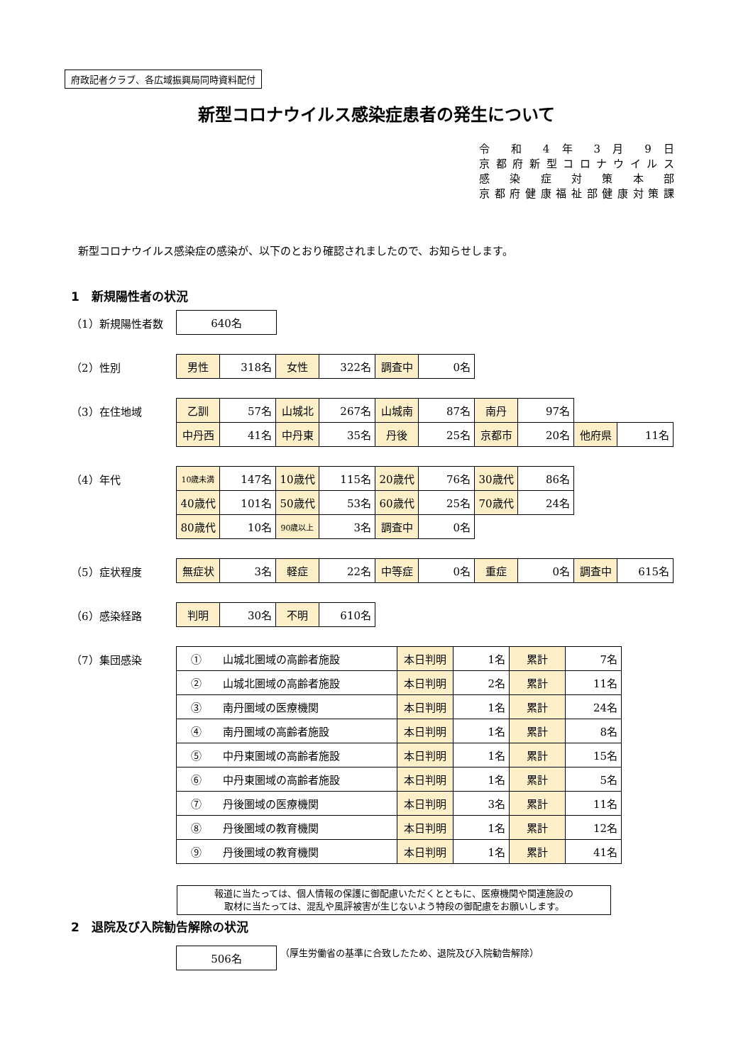府政記者クラブ、各広域振興局同時資料配付
新型コロナウイルス感染症患者の発生について
令 和 4 年 3 月 9 日
京都府新型コロナウイルス
感 染 症 対 策 本 部
京都府健康福祉部健康対策課
新型コロナウイルス感染症の感染が、以下のとおり確認されましたので、お知らせします。
1　新規陽性者の状況
（1）新規陽性者数
| 640名 |
（2）性別
| 男性 | 318名 | 女性 | 322名 | 調査中 | 0名 |
（3）在住地域
| 乙訓 | 57名 | 山城北 | 267名 | 山城南 | 87名 | 南丹 | 97名 | | |
| 中丹西 | 41名 | 中丹東 | 35名 | 丹後 | 25名 | 京都市 | 20名 | 他府県 | 11名 |
（4）年代
| 10歳未満 | 147名 | 10歳代 | 115名 | 20歳代 | 76名 | 30歳代 | 86名 |
| 40歳代 | 101名 | 50歳代 | 53名 | 60歳代 | 25名 | 70歳代 | 24名 |
| 80歳代 | 10名 | 90歳以上 | 3名 | 調査中 | 0名 | | |
（5）症状程度
| 無症状 | 3名 | 軽症 | 22名 | 中等症 | 0名 | 重症 | 0名 | 調査中 | 615名 |
（6）感染経路
| 判明 | 30名 | 不明 | 610名 |
（7）集団感染
| ① 山城北圏域の高齢者施設 | 本日判明 | 1名 | 累計 | 7名 |
| ② 山城北圏域の高齢者施設 | 本日判明 | 2名 | 累計 | 11名 |
| ③ 南丹圏域の医療機関 | 本日判明 | 1名 | 累計 | 24名 |
| ④ 南丹圏域の高齢者施設 | 本日判明 | 1名 | 累計 | 8名 |
| ⑤ 中丹東圏域の高齢者施設 | 本日判明 | 1名 | 累計 | 15名 |
| ⑥ 中丹東圏域の高齢者施設 | 本日判明 | 1名 | 累計 | 5名 |
| ⑦ 丹後圏域の医療機関 | 本日判明 | 3名 | 累計 | 11名 |
| ⑧ 丹後圏域の教育機関 | 本日判明 | 1名 | 累計 | 12名 |
| ⑨ 丹後圏域の教育機関 | 本日判明 | 1名 | 累計 | 41名 |
報道に当たっては、個人情報の保護に御配慮いただくとともに、医療機関や関連施設の
取材に当たっては、混乱や風評被害が生じないよう特段の御配慮をお願いします。
2　退院及び入院勧告解除の状況
| 506名 |
（厚生労働省の基準に合致したため、退院及び入院勧告解除）